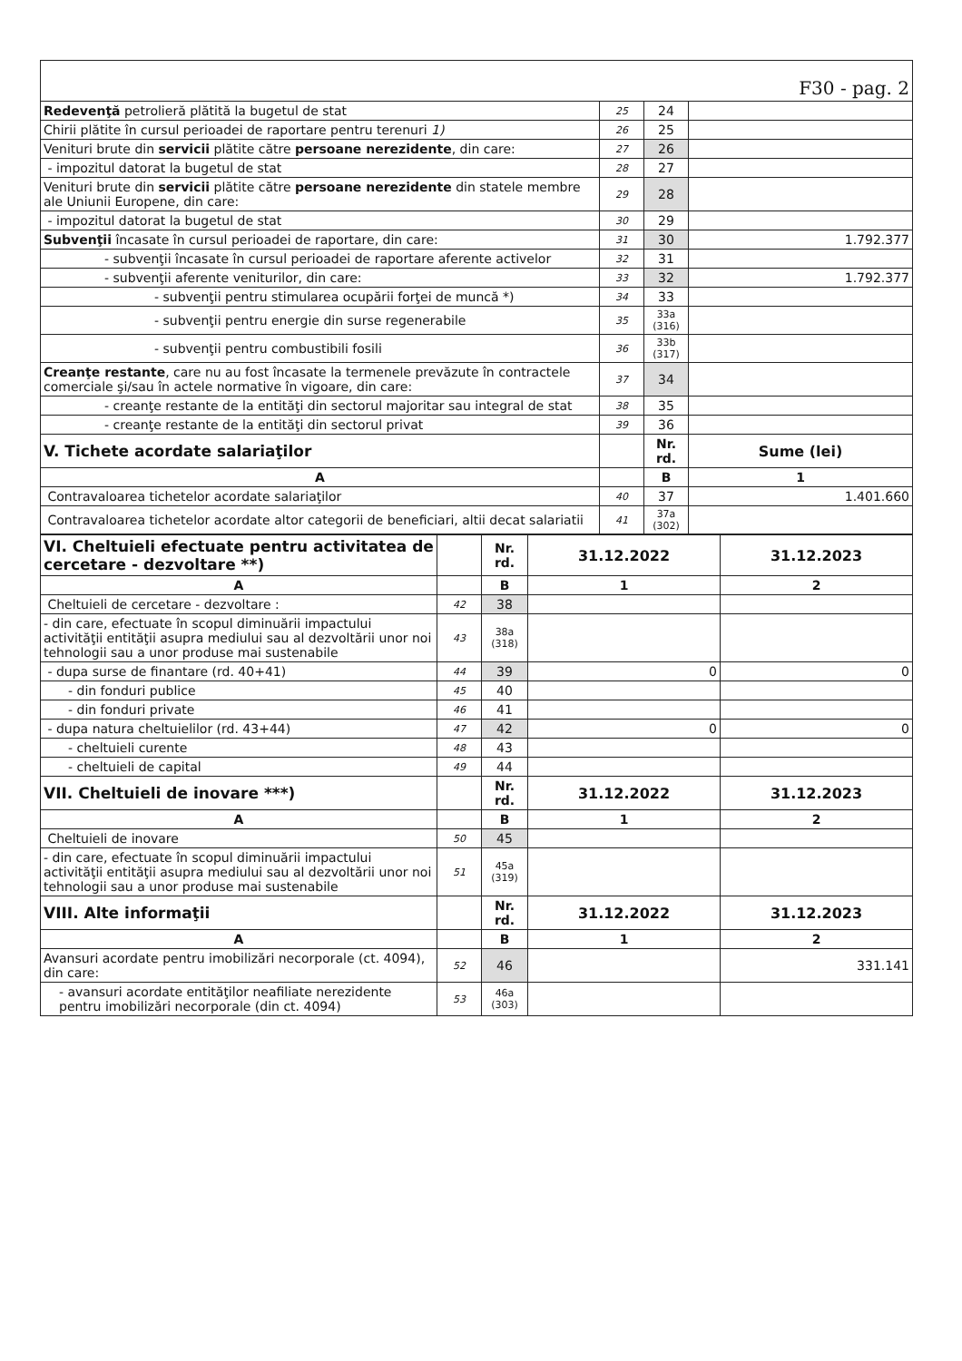| F30 - pag. 2 | | | |
| Redevenţă petrolieră plătită la bugetul de stat | 25 | 24 | |
| Chirii plătite în cursul perioadei de raportare pentru terenuri 1) | 26 | 25 | |
| Venituri brute din servicii plătite către persoane nerezidente , din care: | 27 | 26 | |
| - impozitul datorat la bugetul de stat | 28 | 27 | |
| Venituri brute din servicii plătite către persoane nerezidente din statele membre ale Uniunii Europene, din care: | 29 | 28 | |
| - impozitul datorat la bugetul de stat | 30 | 29 | |
| Subvenţii încasate în cursul perioadei de raportare, din care: | 31 | 30 | 1.792.377 |
| - subvenţii încasate în cursul perioadei de raportare aferente activelor | 32 | 31 | |
| - subvenţii aferente veniturilor, din care: | 33 | 32 | 1.792.377 |
| - subvenţii pentru stimularea ocupării forţei de muncă *) | 34 | 33 | |
| - subvenţii pentru energie din surse regenerabile | 35 | 33a (316) | |
| - subvenţii pentru combustibili fosili | 36 | 33b (317) | |
| Creanţe restante , care nu au fost încasate la termenele prevăzute în contractele comerciale şi/sau în actele normative în vigoare, din care: | 37 | 34 | |
| - creanţe restante de la entităţi din sectorul majoritar sau integral de stat | 38 | 35 | |
| - creanţe restante de la entităţi din sectorul privat | 39 | 36 | |
| V. Tichete acordate salariaţilor | | Nr. rd. | Sume (lei) |
| A | | B | 1 |
| Contravaloarea tichetelor acordate salariaţilor | 40 | 37 | 1.401.660 |
| Contravaloarea tichetelor acordate altor categorii de beneficiari, altii decat salariatii | 41 | 37a (302) | |
| VI. Cheltuieli efectuate pentru activitatea de cercetare - dezvoltare **) | | Nr. rd. | 31.12.2022 | 31.12.2023 |
| A | | B | 1 | 2 |
| Cheltuieli de cercetare - dezvoltare : | 42 | 38 | | |
| - din care, efectuate în scopul diminuării impactului activităţii entităţii asupra mediului sau al dezvoltării unor noi tehnologii sau a unor produse mai sustenabile | 43 | 38a (318) | | |
| - dupa surse de finantare (rd. 40+41) | 44 | 39 | 0 | 0 |
| - din fonduri publice | 45 | 40 | | |
| - din fonduri private | 46 | 41 | | |
| - dupa natura cheltuielilor (rd. 43+44) | 47 | 42 | 0 | 0 |
| - cheltuieli curente | 48 | 43 | | |
| - cheltuieli de capital | 49 | 44 | | |
| VII. Cheltuieli de inovare ***) | | Nr. rd. | 31.12.2022 | 31.12.2023 |
| A | | B | 1 | 2 |
| Cheltuieli de inovare | 50 | 45 | | |
| - din care, efectuate în scopul diminuării impactului activităţii entităţii asupra mediului sau al dezvoltării unor noi tehnologii sau a unor produse mai sustenabile | 51 | 45a (319) | | |
| VIII. Alte informaţii | | Nr. rd. | 31.12.2022 | 31.12.2023 |
| A | | B | 1 | 2 |
| Avansuri acordate pentru imobilizări necorporale (ct. 4094), din care: | 52 | 46 | | 331.141 |
| - avansuri acordate entităţilor neafiliate nerezidente pentru imobilizări necorporale (din ct. 4094) | 53 | 46a (303) | | |